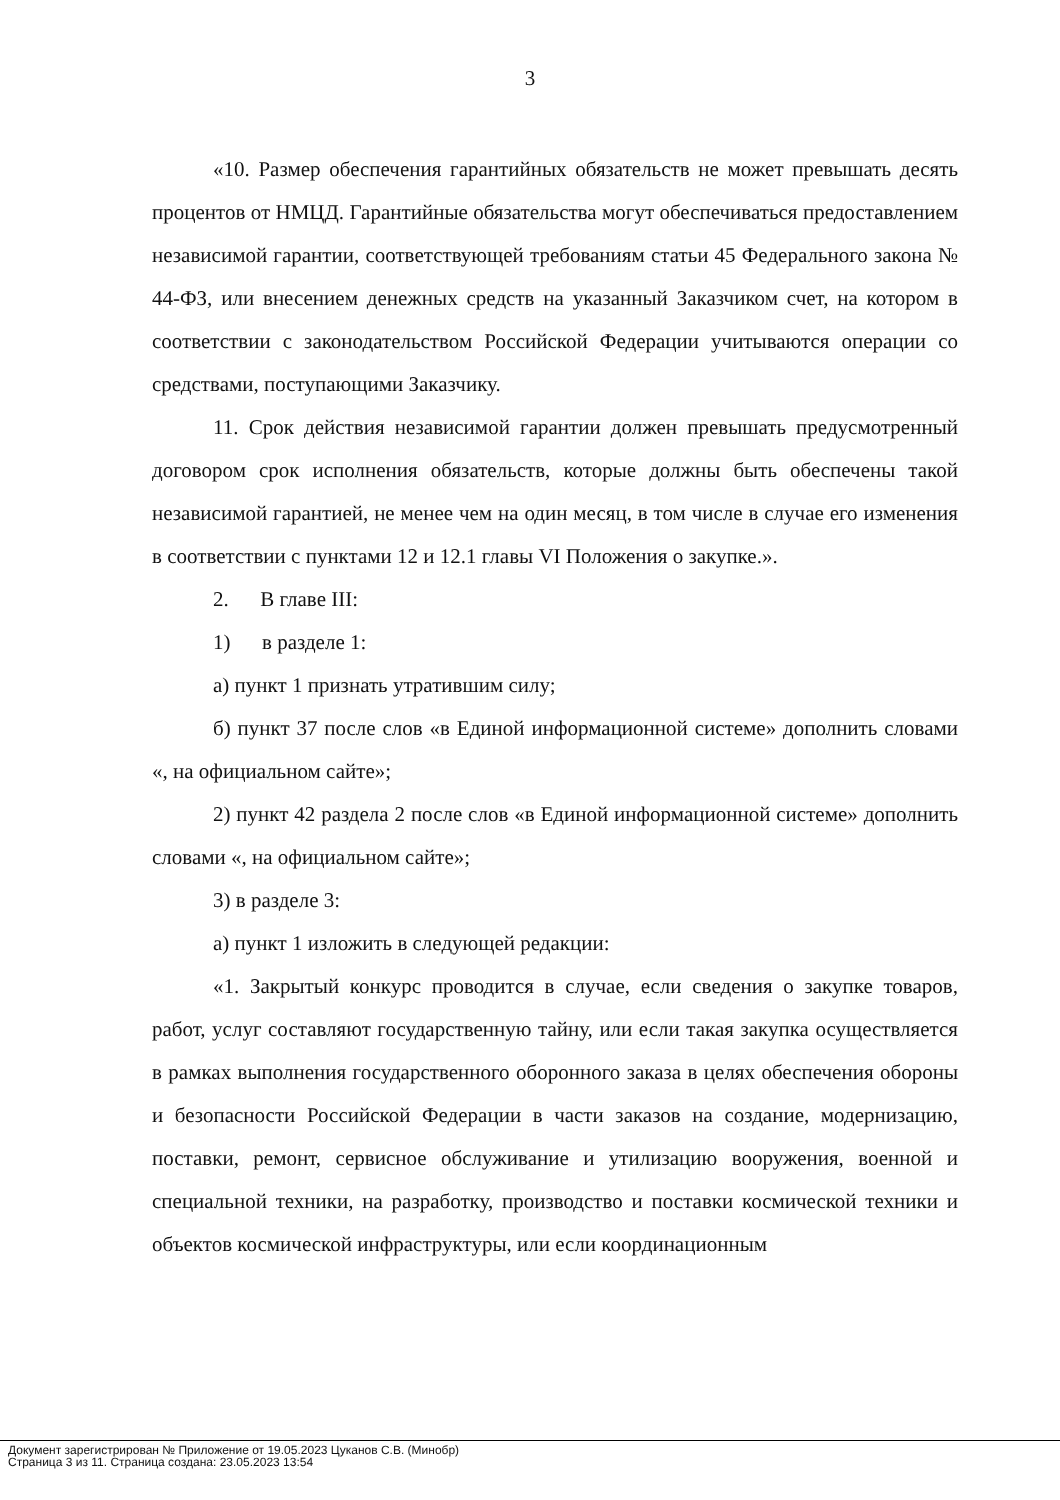3
«10. Размер обеспечения гарантийных обязательств не может превышать десять процентов от НМЦД. Гарантийные обязательства могут обеспечиваться предоставлением независимой гарантии, соответствующей требованиям статьи 45 Федерального закона № 44-ФЗ, или внесением денежных средств на указанный Заказчиком счет, на котором в соответствии с законодательством Российской Федерации учитываются операции со средствами, поступающими Заказчику.
11. Срок действия независимой гарантии должен превышать предусмотренный договором срок исполнения обязательств, которые должны быть обеспечены такой независимой гарантией, не менее чем на один месяц, в том числе в случае его изменения в соответствии с пунктами 12 и 12.1 главы VI Положения о закупке.».
2. В главе III:
1) в разделе 1:
а) пункт 1 признать утратившим силу;
б) пункт 37 после слов «в Единой информационной системе» дополнить словами «, на официальном сайте»;
2) пункт 42 раздела 2 после слов «в Единой информационной системе» дополнить словами «, на официальном сайте»;
3) в разделе 3:
а) пункт 1 изложить в следующей редакции:
«1. Закрытый конкурс проводится в случае, если сведения о закупке товаров, работ, услуг составляют государственную тайну, или если такая закупка осуществляется в рамках выполнения государственного оборонного заказа в целях обеспечения обороны и безопасности Российской Федерации в части заказов на создание, модернизацию, поставки, ремонт, сервисное обслуживание и утилизацию вооружения, военной и специальной техники, на разработку, производство и поставки космической техники и объектов космической инфраструктуры, или если координационным
Документ зарегистрирован № Приложение от 19.05.2023 Цуканов С.В. (Минобр)
Страница 3 из 11. Страница создана: 23.05.2023 13:54